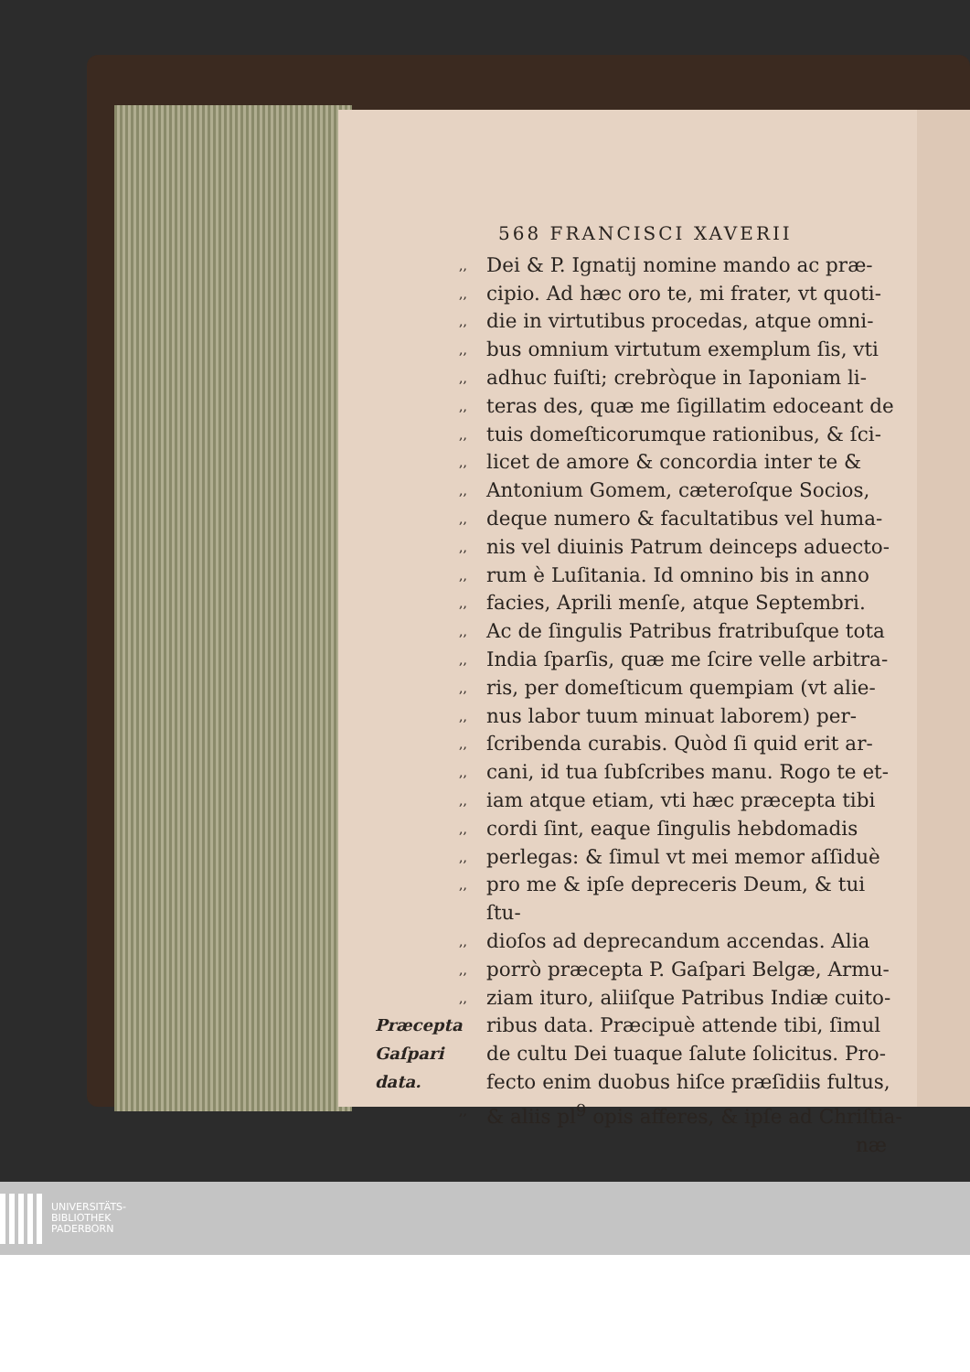568 FRANCISCI XAVERII
,, Dei & P. Ignatij nomine mando ac præ-
,, cipio. Ad hæc oro te, mi frater, vt quoti-
,, die in virtutibus procedas, atque omni-
,, bus omnium virtutum exemplum ſis, vti
,, adhuc fuiſti; crebròque in Iaponiam li-
,, teras des, quæ me ſigillatim edoceant de
,, tuis domeſticorumque rationibus, & ſci-
,, licet de amore & concordia inter te &
,, Antonium Gomem, cæteroſque Socios,
,, deque numero & facultatibus vel huma-
,, nis vel diuinis Patrum deinceps aduecto-
,, rum è Luſitania. Id omnino bis in anno
,, facies, Aprili menſe, atque Septembri.
,, Ac de ſingulis Patribus fratribuſque tota
,, India ſparſis, quæ me ſcire velle arbitra-
,, ris, per domeſticum quempiam (vt alie-
,, nus labor tuum minuat laborem) per-
,, ſcribenda curabis. Quòd ſi quid erit ar-
,, cani, id tua ſubſcribes manu. Rogo te et-
,, iam atque etiam, vti hæc præcepta tibi
,, cordi ſint, eaque ſingulis hebdomadis
,, perlegas: & ſimul vt mei memor aſſiduè
,, pro me & ipſe depreceris Deum, & tui ſtu-
,, dioſos ad deprecandum accendas. Alia
,, porrò præcepta P. Gaſpari Belgæ, Armu-
,, ziam ituro, aliiſque Patribus Indiæ cuito-
Præcepta ribus data. Præcipuè attende tibi, ſimul
Gaſpari de cultu Dei tuaque ſalute ſolicitus. Pro-
data. fecto enim duobus hiſce præſidiis fultus,
,, & aliis pl<sup>9</sup> opis afferes, & ipſe ad Chriſtia-
næ
UNIVERSITÄTS-
BIBLIOTHEK
PADERBORN